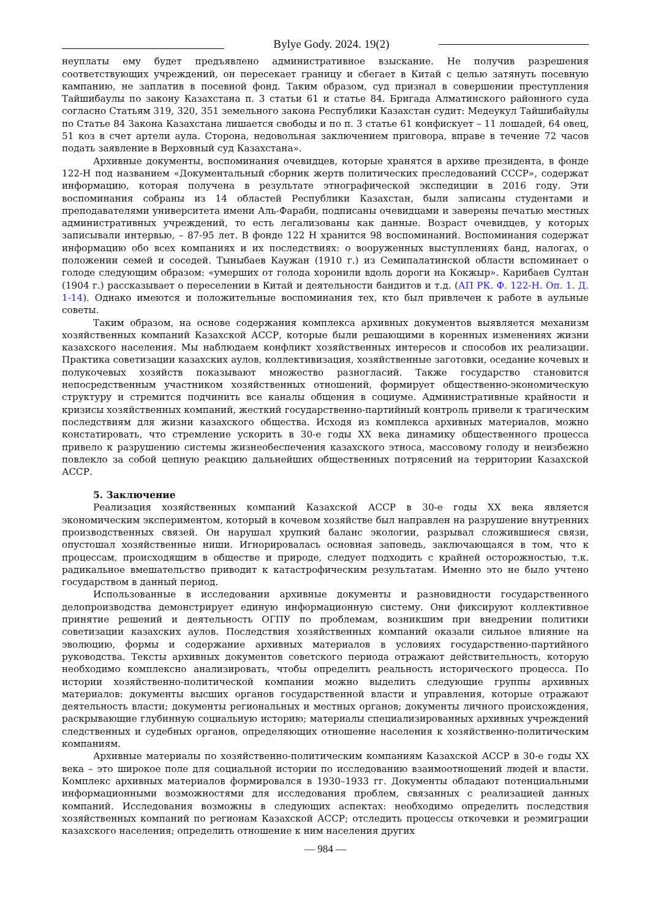Bylye Gody. 2024. 19(2)
неуплаты ему будет предъявлено административное взыскание. Не получив разрешения соответствующих учреждений, он пересекает границу и сбегает в Китай с целью затянуть посевную кампанию, не заплатив в посевной фонд. Таким образом, суд признал в совершении преступления Тайшибаулы по закону Казахстана п. 3 статьи 61 и статье 84. Бригада Алматинского районного суда согласно Статьям 319, 320, 351 земельного закона Республики Казахстан судит: Медеукул Тайшибайулы по Статье 84 Закона Казахстана лишается свободы и по п. 3 статье 61 конфискует – 11 лошадей, 64 овец, 51 коз в счет артели аула. Сторона, недовольная заключением приговора, вправе в течение 72 часов подать заявление в Верховный суд Казахстана».
Архивные документы, воспоминания очевидцев, которые хранятся в архиве президента, в фонде 122-Н под названием «Документальный сборник жертв политических преследований СССР», содержат информацию, которая получена в результате этнографической экспедиции в 2016 году. Эти воспоминания собраны из 14 областей Республики Казахстан, были записаны студентами и преподавателями университета имени Аль-Фараби, подписаны очевидцами и заверены печатью местных административных учреждений, то есть легализованы как данные. Возраст очевидцев, у которых записывали интервью, – 87-95 лет. В фонде 122 Н хранится 98 воспоминаний. Воспоминания содержат информацию обо всех компаниях и их последствиях: о вооруженных выступлениях банд, налогах, о положении семей и соседей. Тыныбаев Каужан (1910 г.) из Семипалатинской области вспоминает о голоде следующим образом: «умерших от голода хоронили вдоль дороги на Кокжыр». Карибаев Султан (1904 г.) рассказывает о переселении в Китай и деятельности бандитов и т.д. (АП РК. Ф. 122-Н. Оп. 1. Д. 1-14). Однако имеются и положительные воспоминания тех, кто был привлечен к работе в аульные советы.
Таким образом, на основе содержания комплекса архивных документов выявляется механизм хозяйственных компаний Казахской АССР, которые были решающими в коренных изменениях жизни казахского населения. Мы наблюдаем конфликт хозяйственных интересов и способов их реализации. Практика советизации казахских аулов, коллективизация, хозяйственные заготовки, оседание кочевых и полукочевых хозяйств показывают множество разногласий. Также государство становится непосредственным участником хозяйственных отношений, формирует общественно-экономическую структуру и стремится подчинить все каналы общения в социуме. Административные крайности и кризисы хозяйственных компаний, жесткий государственно-партийный контроль привели к трагическим последствиям для жизни казахского общества. Исходя из комплекса архивных материалов, можно констатировать, что стремление ускорить в 30-е годы XX века динамику общественного процесса привело к разрушению системы жизнеобеспечения казахского этноса, массовому голоду и неизбежно повлекло за собой цепную реакцию дальнейших общественных потрясений на территории Казахской АССР.
5. Заключение
Реализация хозяйственных компаний Казахской АССР в 30-е годы XX века является экономическим экспериментом, который в кочевом хозяйстве был направлен на разрушение внутренних производственных связей. Он нарушал хрупкий баланс экологии, разрывал сложившиеся связи, опустошал хозяйственные ниши. Игнорировалась основная заповедь, заключающаяся в том, что к процессам, происходящим в обществе и природе, следует подходить с крайней осторожностью, т.к. радикальное вмешательство приводит к катастрофическим результатам. Именно это не было учтено государством в данный период.
Использованные в исследовании архивные документы и разновидности государственного делопроизводства демонстрирует единую информационную систему. Они фиксируют коллективное принятие решений и деятельность ОГПУ по проблемам, возникшим при внедрении политики советизации казахских аулов. Последствия хозяйственных компаний оказали сильное влияние на эволюцию, формы и содержание архивных материалов в условиях государственно-партийного руководства. Тексты архивных документов советского периода отражают действительность, которую необходимо комплексно анализировать, чтобы определить реальность исторического процесса. По истории хозяйственно-политической компании можно выделить следующие группы архивных материалов: документы высших органов государственной власти и управления, которые отражают деятельность власти; документы региональных и местных органов; документы личного происхождения, раскрывающие глубинную социальную историю; материалы специализированных архивных учреждений следственных и судебных органов, определяющих отношение населения к хозяйственно-политическим компаниям.
Архивные материалы по хозяйственно-политическим компаниям Казахской АССР в 30-е годы XX века – это широкое поле для социальной истории по исследованию взаимоотношений людей и власти. Комплекс архивных материалов формировался в 1930–1933 гг. Документы обладают потенциальными информационными возможностями для исследования проблем, связанных с реализацией данных компаний. Исследования возможны в следующих аспектах: необходимо определить последствия хозяйственных компаний по регионам Казахской АССР; отследить процессы откочевки и реэмиграции казахского населения; определить отношение к ним населения других
— 984 —